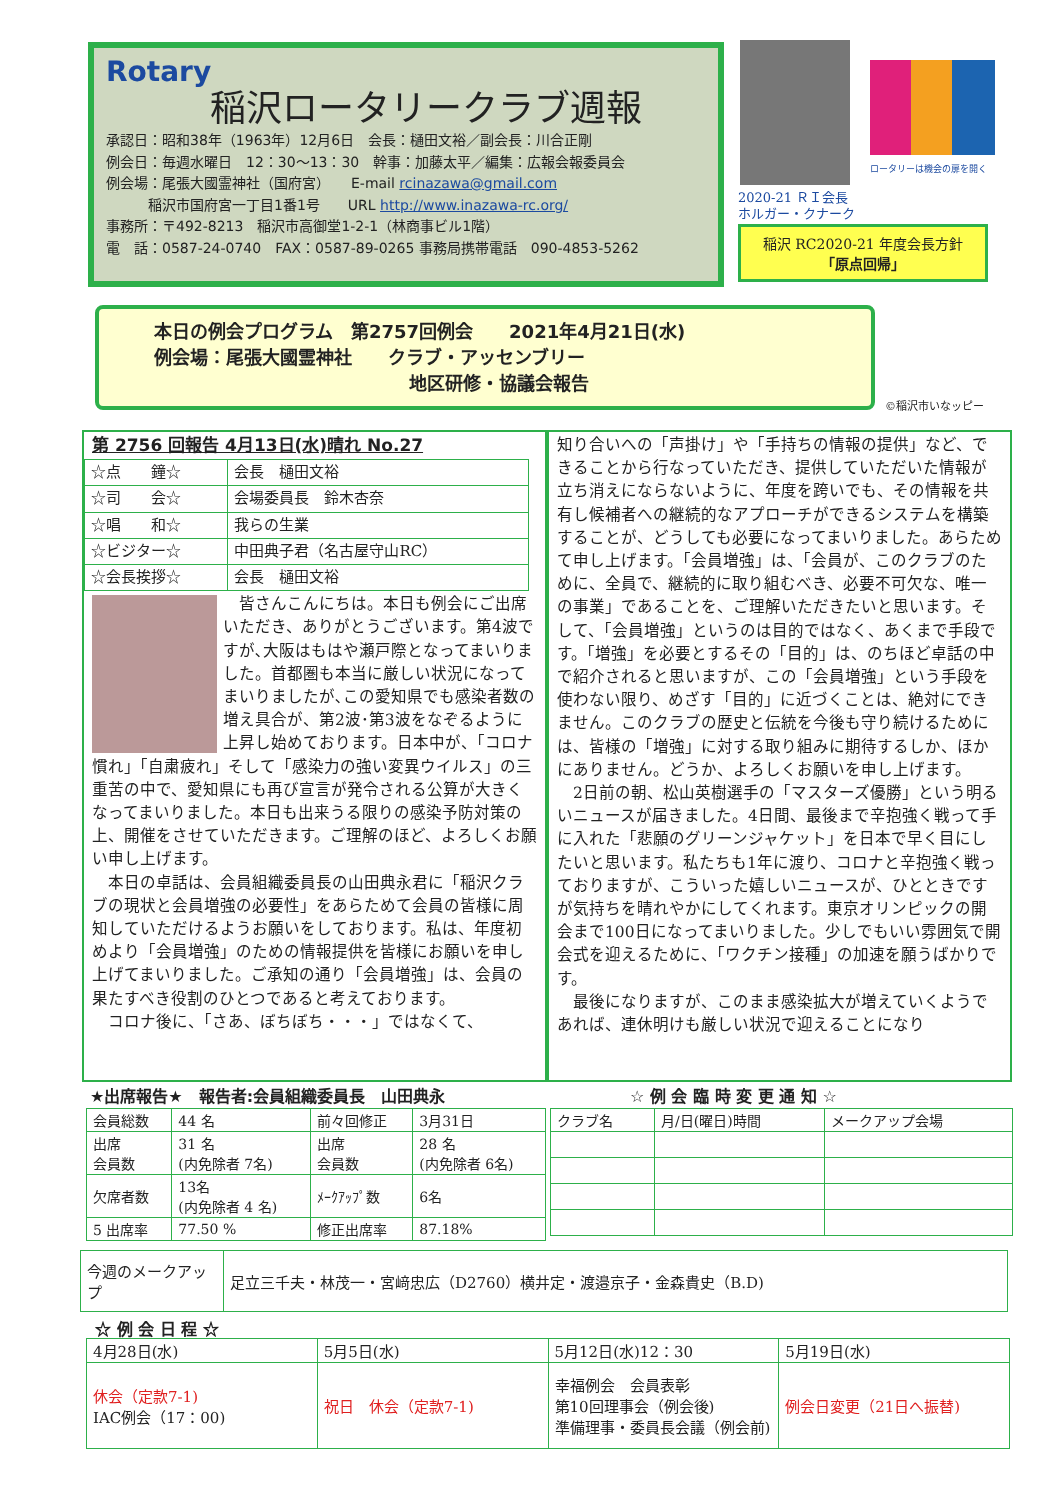Rotary
稲沢ロータリークラブ週報
承認日：昭和38年（1963年）12月6日　会長：樋田文裕／副会長：川合正剛
例会日：毎週水曜日　12：30〜13：30　幹事：加藤太平／編集：広報会報委員会
例会場：尾張大國霊神社（国府宮）　　E-mail rcinazawa@gmail.com
　　　稲沢市国府宮一丁目1番1号　　URL http://www.inazawa-rc.org/
事務所：〒492-8213　稲沢市高御堂1-2-1（林商事ビル1階）
電　話：0587-24-0740　FAX：0587-89-0265 事務局携帯電話　090-4853-5262
ロータリーは機会の扉を開く
2020-21 ＲＩ会長
ホルガー・クナーク
稲沢 RC2020-21 年度会長方針
「原点回帰」
本日の例会プログラム　第2757回例会　　2021年4月21日(水)
例会場：尾張大國霊神社　　クラブ・アッセンブリー
地区研修・協議会報告
©稲沢市いなッピー
第 2756 回報告 4月13日(水)晴れ No.27
| ☆点 鐘☆ | 会長 樋田文裕 |
| ☆司 会☆ | 会場委員長 鈴木杏奈 |
| ☆唱 和☆ | 我らの生業 |
| ☆ビジター☆ | 中田典子君（名古屋守山RC） |
| ☆会長挨拶☆ | 会長 樋田文裕 |
　皆さんこんにちは。本日も例会にご出席いただき、ありがとうございます。第4波ですが､大阪はもはや瀬戸際となってまいりました。首都圏も本当に厳しい状況になってまいりましたが､この愛知県でも感染者数の増え具合が、第2波･第3波をなぞるように上昇し始めております。日本中が、「コロナ慣れ」「自粛疲れ」そして「感染力の強い変異ウイルス」の三重苦の中で、愛知県にも再び宣言が発令される公算が大きくなってまいりました。本日も出来うる限りの感染予防対策の上、開催をさせていただきます。ご理解のほど、よろしくお願い申し上げます。
　本日の卓話は、会員組織委員長の山田典永君に「稲沢クラブの現状と会員増強の必要性」をあらためて会員の皆様に周知していただけるようお願いをしております。私は、年度初めより「会員増強」のための情報提供を皆様にお願いを申し上げてまいりました。ご承知の通り「会員増強」は、会員の果たすべき役割のひとつであると考えております。
　コロナ後に、「さあ、ぼちぼち・・・」ではなくて、
知り合いへの「声掛け」や「手持ちの情報の提供」など、できることから行なっていただき、提供していただいた情報が立ち消えにならないように、年度を跨いでも、その情報を共有し候補者への継続的なアプローチができるシステムを構築することが、どうしても必要になってまいりました。あらためて申し上げます。「会員増強」は、「会員が、このクラブのために、全員で、継続的に取り組むべき、必要不可欠な、唯一の事業」であることを、ご理解いただきたいと思います。そして、「会員増強」というのは目的ではなく、あくまで手段です。「増強」を必要とするその「目的」は、のちほど卓話の中で紹介されると思いますが、この「会員増強」という手段を使わない限り、めざす「目的」に近づくことは、絶対にできません。このクラブの歴史と伝統を今後も守り続けるためには、皆様の「増強」に対する取り組みに期待するしか、ほかにありません。どうか、よろしくお願いを申し上げます。
　2日前の朝、松山英樹選手の「マスターズ優勝」という明るいニュースが届きました。4日間、最後まで辛抱強く戦って手に入れた「悲願のグリーンジャケット」を日本で早く目にしたいと思います。私たちも1年に渡り、コロナと辛抱強く戦っておりますが、こういった嬉しいニュースが、ひとときですが気持ちを晴れやかにしてくれます。東京オリンピックの開会まで100日になってまいりました。少しでもいい雰囲気で開会式を迎えるために、「ワクチン接種」の加速を願うばかりです。
　最後になりますが、このまま感染拡大が増えていくようであれば、連休明けも厳しい状況で迎えることになり
★出席報告★　報告者:会員組織委員長　山田典永
☆ 例 会 臨 時 変 更 通 知 ☆
| 会員総数 | 44 名 | 前々回修正 | 3月31日 |
| 出席 会員数 | 31 名 (内免除者 7名) | 出席 会員数 | 28 名 (内免除者 6名) |
| 欠席者数 | 13名 (内免除者 4 名) | ﾒｰｸｱｯﾌﾟ数 | 6名 |
| 5 出席率 | 77.50 % | 修正出席率 | 87.18% |
| クラブ名 | 月/日(曜日)時間 | メークアップ会場 |
| 今週のメークアップ | 足立三千夫・林茂一・宮﨑忠広（D2760）横井定・渡邉京子・金森貴史（B.D) |
☆ 例 会 日 程 ☆
| 4月28日(水) | 5月5日(水) | 5月12日(水)12：30 | 5月19日(水) |
| 休会（定款7-1) IAC例会（17：00) | 祝日 休会（定款7-1) | 幸福例会 会員表彰 第10回理事会（例会後) 準備理事・委員長会議（例会前) | 例会日変更（21日へ振替) |